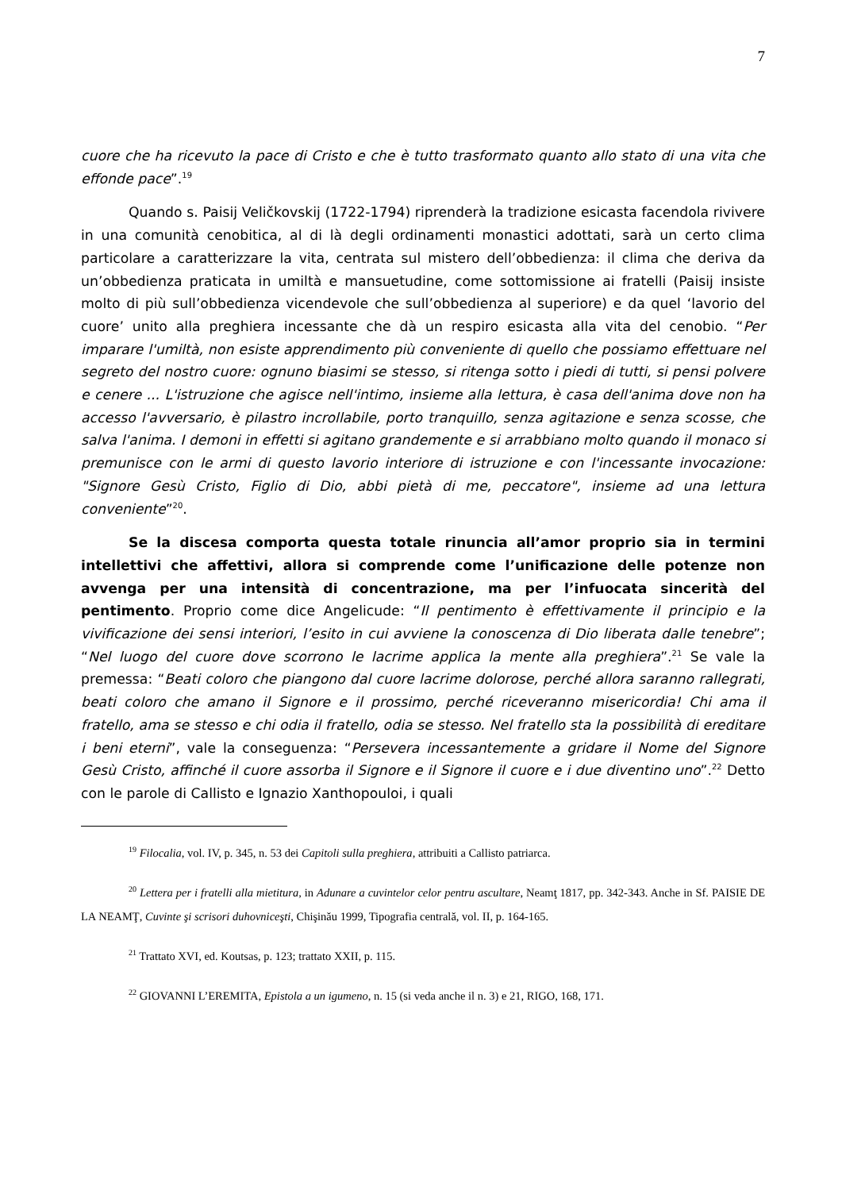7
cuore che ha ricevuto la pace di Cristo e che è tutto trasformato quanto allo stato di una vita che effonde pace”.<sup>19</sup>
Quando s. Paisij Veličkovskij (1722-1794) riprenderà la tradizione esicasta facendola rivivere in una comunità cenobitica, al di là degli ordinamenti monastici adottati, sarà un certo clima particolare a caratterizzare la vita, centrata sul mistero dell’obbedienza: il clima che deriva da un’obbedienza praticata in umiltà e mansuetudine, come sottomissione ai fratelli (Paisij insiste molto di più sull’obbedienza vicendevole che sull’obbedienza al superiore) e da quel ‘lavorio del cuore’ unito alla preghiera incessante che dà un respiro esicasta alla vita del cenobio. “Per imparare l'umiltà, non esiste apprendimento più conveniente di quello che possiamo effettuare nel segreto del nostro cuore: ognuno biasimi se stesso, si ritenga sotto i piedi di tutti, si pensi polvere e cenere ... L'istruzione che agisce nell'intimo, insieme alla lettura, è casa dell'anima dove non ha accesso l'avversario, è pilastro incrollabile, porto tranquillo, senza agitazione e senza scosse, che salva l'anima. I demoni in effetti si agitano grandemente e si arrabbiano molto quando il monaco si premunisce con le armi di questo lavorio interiore di istruzione e con l'incessante invocazione: "Signore Gesù Cristo, Figlio di Dio, abbi pietà di me, peccatore", insieme ad una lettura conveniente”<sup>20</sup>.
Se la discesa comporta questa totale rinuncia all’amor proprio sia in termini intellettivi che affettivi, allora si comprende come l’unificazione delle potenze non avvenga per una intensità di concentrazione, ma per l’infuocata sincerità del pentimento. Proprio come dice Angelicude: “Il pentimento è effettivamente il principio e la vivificazione dei sensi interiori, l’esito in cui avviene la conoscenza di Dio liberata dalle tenebre”; “Nel luogo del cuore dove scorrono le lacrime applica la mente alla preghiera”.<sup>21</sup> Se vale la premessa: “Beati coloro che piangono dal cuore lacrime dolorose, perché allora saranno rallegrati, beati coloro che amano il Signore e il prossimo, perché riceveranno misericordia! Chi ama il fratello, ama se stesso e chi odia il fratello, odia se stesso. Nel fratello sta la possibilità di ereditare i beni eterni”, vale la conseguenza: “Persevera incessantemente a gridare il Nome del Signore Gesù Cristo, affinché il cuore assorba il Signore e il Signore il cuore e i due diventino uno”.<sup>22</sup> Detto con le parole di Callisto e Ignazio Xanthopouloi, i quali
<sup>19</sup> Filocalia, vol. IV, p. 345, n. 53 dei Capitoli sulla preghiera, attribuiti a Callisto patriarca.
<sup>20</sup> Lettera per i fratelli alla mietitura, in Adunare a cuvintelor celor pentru ascultare, Neamţ 1817, pp. 342-343. Anche in Sf. PAISIE DE LA NEAMŢ, Cuvinte şi scrisori duhovniceşti, Chişinău 1999, Tipografia centrală, vol. II, p. 164-165.
<sup>21</sup> Trattato XVI, ed. Koutsas, p. 123; trattato XXII, p. 115.
<sup>22</sup> GIOVANNI L’EREMITA, Epistola a un igumeno, n. 15 (si veda anche il n. 3) e 21, RIGO, 168, 171.